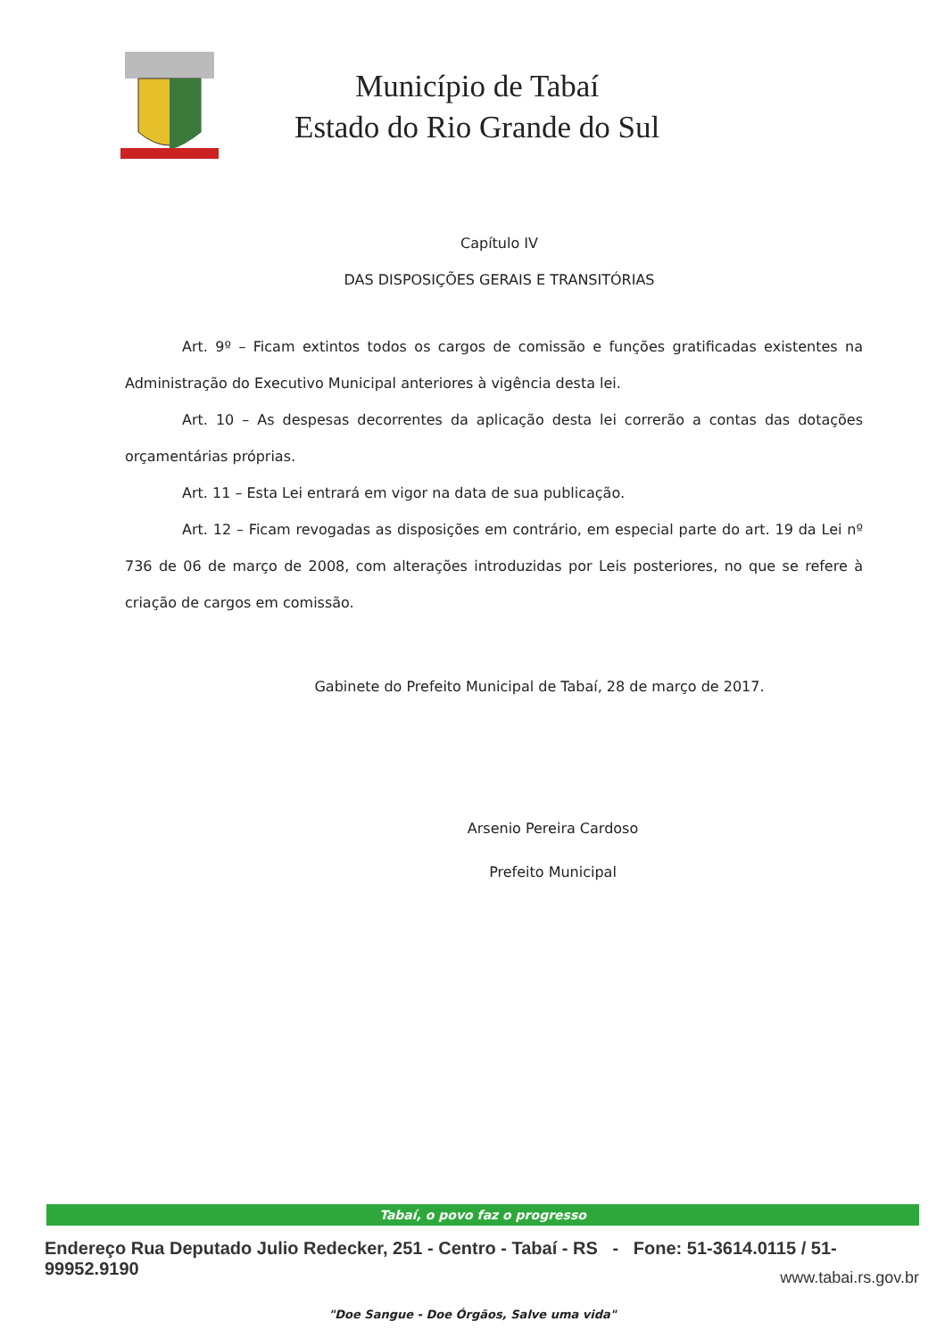Município de Tabaí
Estado do Rio Grande do Sul
Capítulo IV
DAS DISPOSIÇÕES GERAIS E TRANSITÓRIAS
Art. 9º – Ficam extintos todos os cargos de comissão e funções gratificadas existentes na Administração do Executivo Municipal anteriores à vigência desta lei.
Art. 10 – As despesas decorrentes da aplicação desta lei correrão a contas das dotações orçamentárias próprias.
Art. 11 – Esta Lei entrará em vigor na data de sua publicação.
Art. 12 – Ficam revogadas as disposições em contrário, em especial parte do art. 19 da Lei nº 736 de 06 de março de 2008, com alterações introduzidas por Leis posteriores, no que se refere à criação de cargos em comissão.
Gabinete do Prefeito Municipal de Tabaí, 28 de março de 2017.
Arsenio Pereira Cardoso
Prefeito Municipal
Tabaí, o povo faz o progresso
Endereço Rua Deputado Julio Redecker, 251 - Centro - Tabaí - RS - Fone: 51-3614.0115 / 51-99952.9190
www.tabai.rs.gov.br
"Doe Sangue - Doe Órgãos, Salve uma vida"